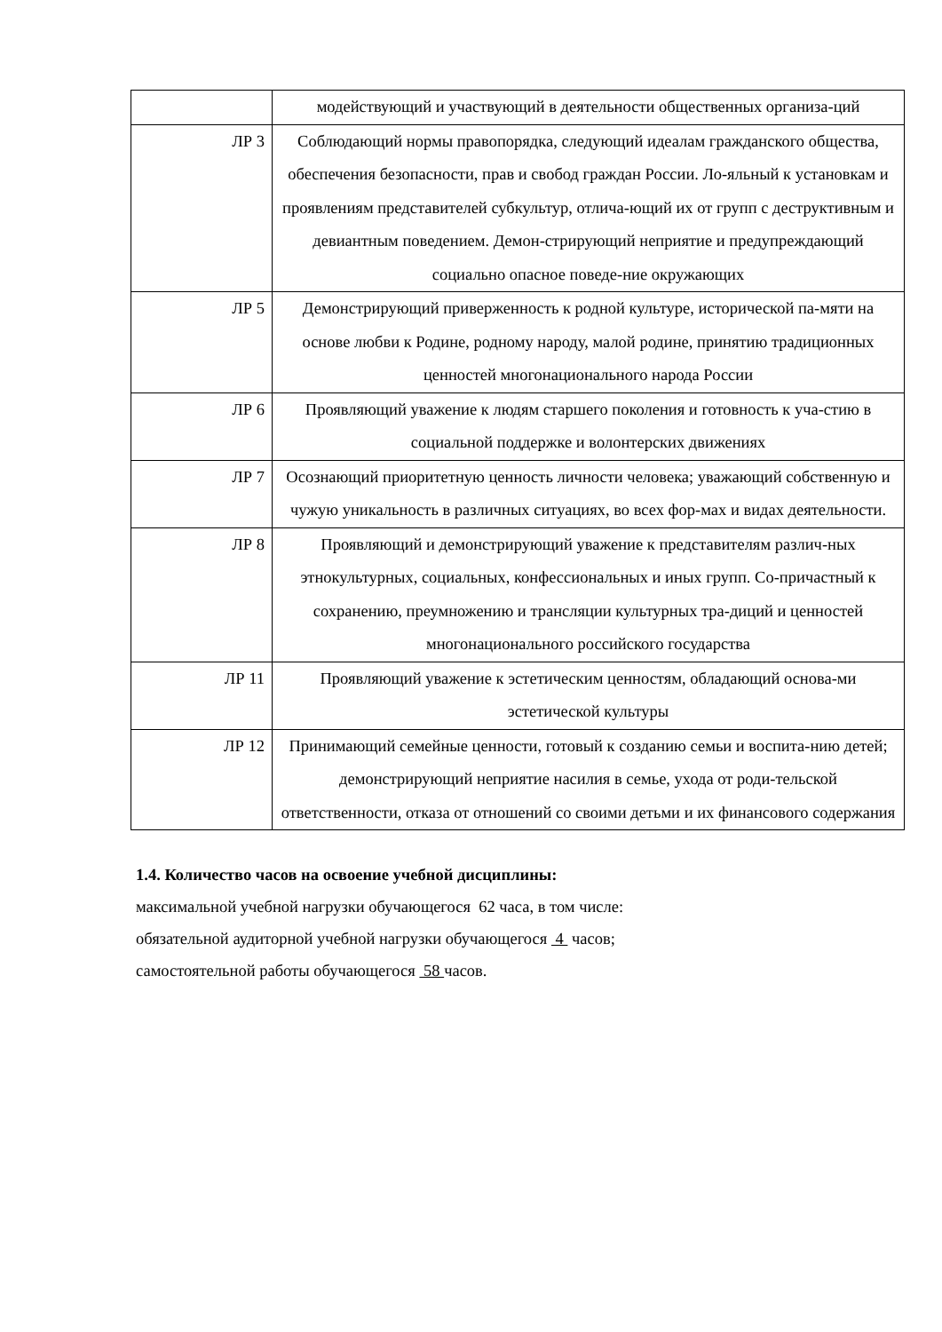| | модействующий и участвующий в деятельности общественных организа-ций |
| ЛР 3 | Соблюдающий нормы правопорядка, следующий идеалам гражданского общества, обеспечения безопасности, прав и свобод граждан России. Ло-яльный к установкам и проявлениям представителей субкультур, отлича-ющий их от групп с деструктивным и девиантным поведением. Демон-стрирующий неприятие и предупреждающий социально опасное поведе-ние окружающих |
| ЛР 5 | Демонстрирующий приверженность к родной культуре, исторической па-мяти на основе любви к Родине, родному народу, малой родине, принятию традиционных ценностей многонационального народа России |
| ЛР 6 | Проявляющий уважение к людям старшего поколения и готовность к уча-стию в социальной поддержке и волонтерских движениях |
| ЛР 7 | Осознающий приоритетную ценность личности человека; уважающий собственную и чужую уникальность в различных ситуациях, во всех фор-мах и видах деятельности. |
| ЛР 8 | Проявляющий и демонстрирующий уважение к представителям различ-ных этнокультурных, социальных, конфессиональных и иных групп. Со-причастный к сохранению, преумножению и трансляции культурных тра-диций и ценностей многонационального российского государства |
| ЛР 11 | Проявляющий уважение к эстетическим ценностям, обладающий основа-ми эстетической культуры |
| ЛР 12 | Принимающий семейные ценности, готовый к созданию семьи и воспита-нию детей; демонстрирующий неприятие насилия в семье, ухода от роди-тельской ответственности, отказа от отношений со своими детьми и их финансового содержания |
1.4. Количество часов на освоение учебной дисциплины:
максимальной учебной нагрузки обучающегося 62 часа, в том числе:
обязательной аудиторной учебной нагрузки обучающегося 4 часов;
самостоятельной работы обучающегося 58 часов.